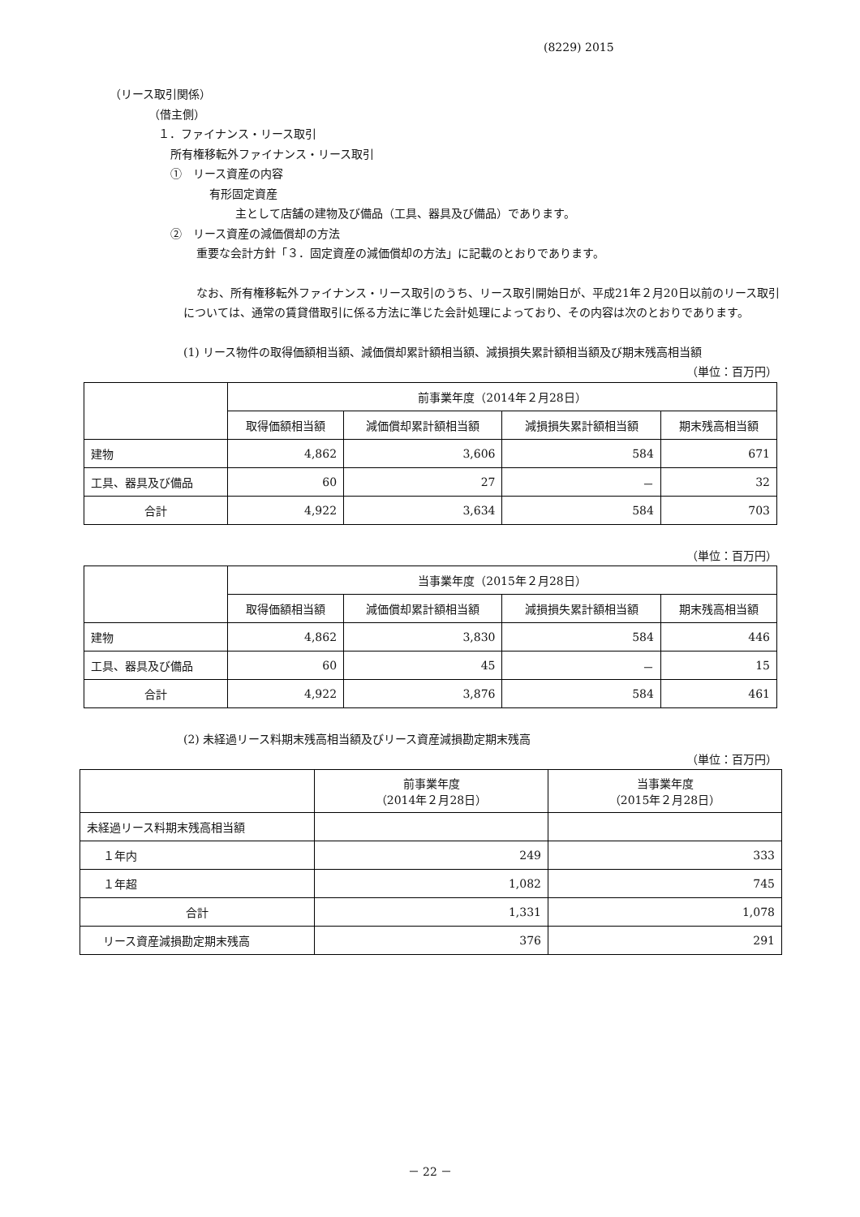(8229) 2015
（リース取引関係）
（借主側）
１．ファイナンス・リース取引
所有権移転外ファイナンス・リース取引
①　リース資産の内容
有形固定資産
主として店舗の建物及び備品（工具、器具及び備品）であります。
②　リース資産の減価償却の方法
重要な会計方針「３．固定資産の減価償却の方法」に記載のとおりであります。
なお、所有権移転外ファイナンス・リース取引のうち、リース取引開始日が、平成21年２月20日以前のリース取引については、通常の賃貸借取引に係る方法に準じた会計処理によっており、その内容は次のとおりであります。
(1) リース物件の取得価額相当額、減価償却累計額相当額、減損損失累計額相当額及び期末残高相当額
（単位：百万円）
| | 前事業年度（2014年２月28日） | | | |
| | 取得価額相当額 | 減価償却累計額相当額 | 減損損失累計額相当額 | 期末残高相当額 |
| 建物 | 4,862 | 3,606 | 584 | 671 |
| 工具、器具及び備品 | 60 | 27 | － | 32 |
| 合計 | 4,922 | 3,634 | 584 | 703 |
（単位：百万円）
| | 当事業年度（2015年２月28日） | | | |
| | 取得価額相当額 | 減価償却累計額相当額 | 減損損失累計額相当額 | 期末残高相当額 |
| 建物 | 4,862 | 3,830 | 584 | 446 |
| 工具、器具及び備品 | 60 | 45 | － | 15 |
| 合計 | 4,922 | 3,876 | 584 | 461 |
(2) 未経過リース料期末残高相当額及びリース資産減損勘定期末残高
（単位：百万円）
| | 前事業年度 （2014年２月28日） | 当事業年度 （2015年２月28日） |
| 未経過リース料期末残高相当額 | | |
| １年内 | 249 | 333 |
| １年超 | 1,082 | 745 |
| 合計 | 1,331 | 1,078 |
| リース資産減損勘定期末残高 | 376 | 291 |
－ 22 －